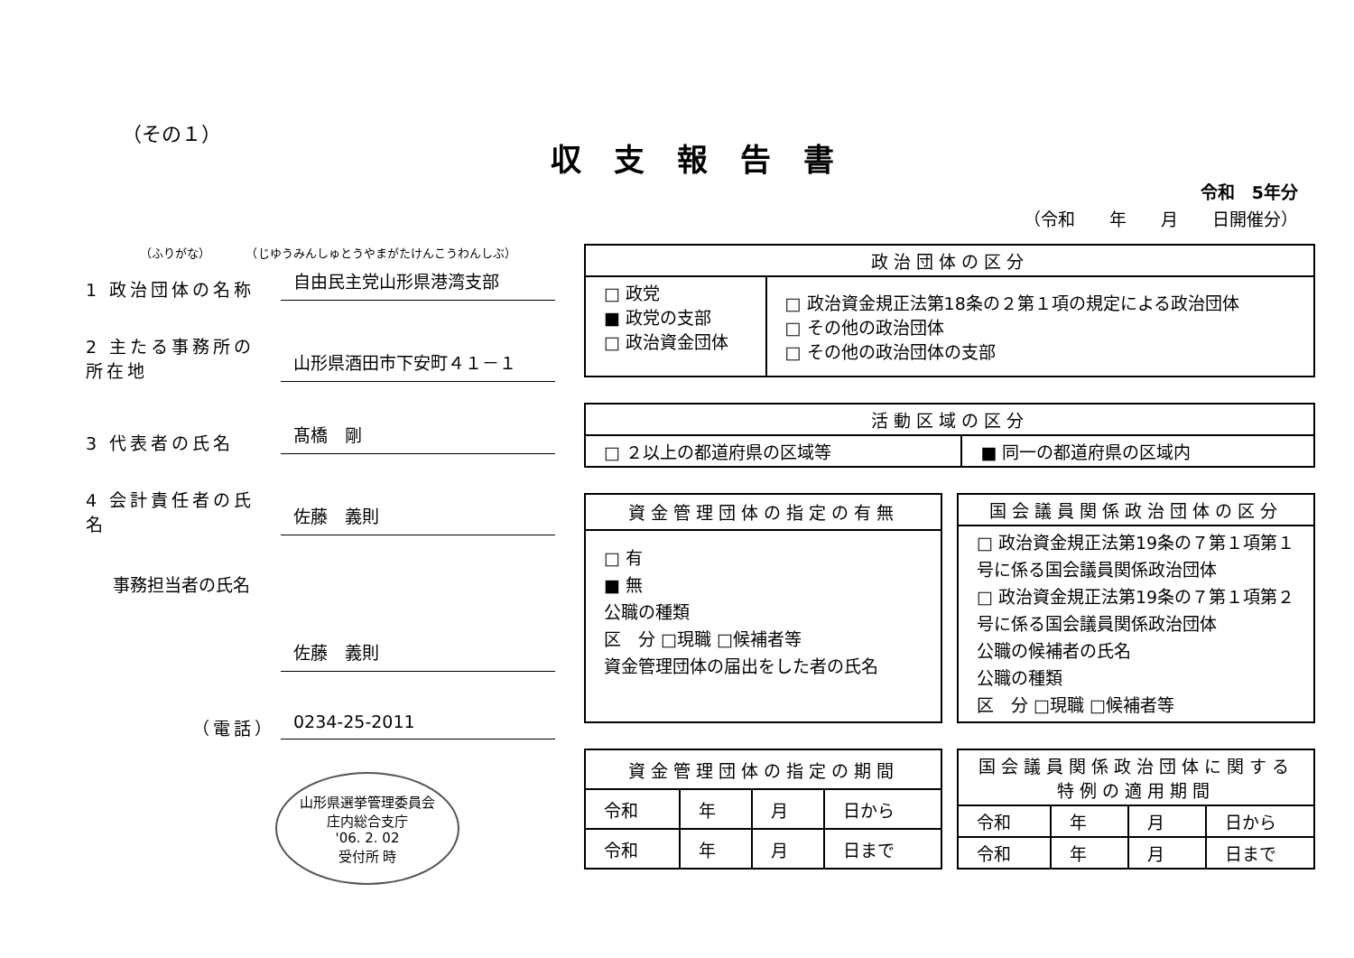（その１）
収支報告書
令和　5年分
（令和　　年　　月　　日開催分）
（ふりがな）　　　　（じゆうみんしゅとうやまがたけんこうわんしぶ）
1 政治団体の名称 自由民主党山形県港湾支部
2 主たる事務所の所在地 山形県酒田市下安町４１－１
3 代表者の氏名 髙橋　剛
4 会計責任者の氏名 佐藤　義則
事務担当者の氏名
佐藤　義則
（電話） 0234-25-2011
山形県選挙管理委員会
庄内総合支庁
'06. 2. 02
受付所 時
| 政治団体の区分 | |
| --- | --- |
| □ 政党 ■ 政党の支部 □ 政治資金団体 | □ 政治資金規正法第18条の２第１項の規定による政治団体 □ その他の政治団体 □ その他の政治団体の支部 |
| 活動区域の区分 | |
| --- | --- |
| □ ２以上の都道府県の区域等 | ■ 同一の都道府県の区域内 |
| 資金管理団体の指定の有無 |
| --- |
| □ 有 ■ 無 公職の種類 区 分 □現職 □候補者等 資金管理団体の届出をした者の氏名 |
| 国会議員関係政治団体の区分 |
| --- |
| □ 政治資金規正法第19条の７第１項第１号に係る国会議員関係政治団体 □ 政治資金規正法第19条の７第１項第２号に係る国会議員関係政治団体 公職の候補者の氏名 公職の種類 区 分 □現職 □候補者等 |
| 資金管理団体の指定の期間 | | | |
| --- | --- | --- | --- |
| 令和 | 年 | 月 | 日から |
| 令和 | 年 | 月 | 日まで |
| 国会議員関係政治団体に関する特例の適用期間 | | | |
| --- | --- | --- | --- |
| 令和 | 年 | 月 | 日から |
| 令和 | 年 | 月 | 日まで |